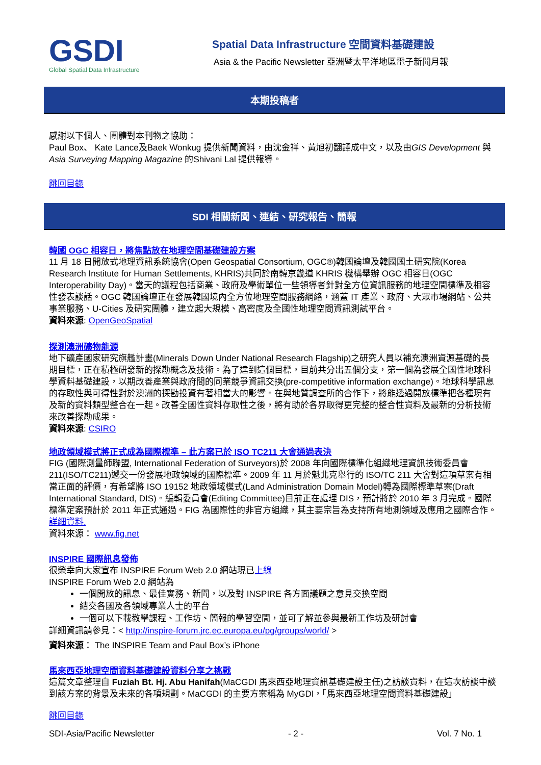GSDI
Global Spatial Data Infrastructure
Spatial Data Infrastructure 空間資料基礎建設
Asia & the Pacific Newsletter 亞洲暨太平洋地區電子新聞月報
本期投稿者
感謝以下個人、團體對本刊物之協助：
Paul Box、 Kate Lance及Baek Wonkug 提供新聞資料，由沈金祥、黃旭初翻譯成中文，以及由GIS Development 與Asia Surveying Mapping Magazine 的Shivani Lal 提供報導。
跳回目錄
SDI 相關新聞、連結、研究報告、簡報
韓國 OGC 相容日，將焦點放在地理空間基礎建設方案
11 月 18 日開放式地理資訊系統協會(Open Geospatial Consortium, OGC®)韓國論壇及韓國國土研究院(Korea Research Institute for Human Settlements, KHRIS)共同於南韓京畿道 KHRIS 機構舉辦 OGC 相容日(OGC Interoperability Day)。當天的議程包括商業、政府及學術單位一些領導者針對全方位資訊服務的地理空間標準及相容性發表談話。OGC 韓國論壇正在發展韓國境內全方位地理空間服務網絡，涵蓋 IT 產業、政府、大眾市場網站、公共事業服務、U-Cities 及研究團體，建立起大規模、高密度及全國性地理空間資訊測試平台。
資料來源: OpenGeoSpatial
探測澳洲礦物能源
地下礦產國家研究旗艦計畫(Minerals Down Under National Research Flagship)之研究人員以補充澳洲資源基礎的長期目標，正在積極研發新的探勘概念及技術。為了達到這個目標，目前共分出五個分支，第一個為發展全國性地球科學資料基礎建設，以期改善產業與政府間的同業競爭資訊交換(pre-competitive information exchange)。地球科學訊息的存取性與可得性對於澳洲的探勘投資有著相當大的影響。在與地質調查所的合作下，將能透過開放標準把各種現有及新的資料類型整合在一起。改善全國性資料存取性之後，將有助於各界取得更完整的整合性資料及最新的分析技術來改善探勘成果。
資料來源: CSIRO
地政領域模式將正式成為國際標準 – 此方案已於 ISO TC211 大會通過表決
FIG (國際測量師聯盟, International Federation of Surveyors)於 2008 年向國際標準化組織地理資訊技術委員會211(ISO/TC211)遞交一份發展地政領域的國際標準。2009 年 11 月於魁北克舉行的 ISO/TC 211 大會對這項草案有相當正面的評價，有希望將 ISO 19152 地政領域模式(Land Administration Domain Model)轉為國際標準草案(Draft International Standard, DIS)。編輯委員會(Editing Committee)目前正在處理 DIS，預計將於 2010 年 3 月完成。國際標準定案預計於 2011 年正式通過。FIG 為國際性的非官方組織，其主要宗旨為支持所有地測領域及應用之國際合作。 詳細資料.
資料來源： www.fig.net
INSPIRE 國際訊息發佈
很榮幸向大家宣布 INSPIRE Forum Web 2.0 網站現已上線
INSPIRE Forum Web 2.0 網站為
一個開放的訊息、最佳實務、新聞，以及對 INSPIRE 各方面議題之意見交換空間
結交各國及各領域專業人士的平台
一個可以下載教學課程、工作坊、簡報的學習空間，並可了解並參與最新工作坊及研討會
詳細資訊請參見：< http://inspire-forum.jrc.ec.europa.eu/pg/groups/world/ >
資料來源： The INSPIRE Team and Paul Box’s iPhone
馬來西亞地理空間資料基礎建設資料分享之挑戰
這篇文章整理自 Fuziah Bt. Hj. Abu Hanifah(MaCGDI 馬來西亞地理資訊基礎建設主任)之訪談資料，在這次訪談中談到該方案的背景及未來的各項規劃。MaCGDI 的主要方案稱為 MyGDI，「馬來西亞地理空間資料基礎建設」
跳回目錄
SDI-Asia/Pacific Newsletter - 2 - Vol. 7 No. 1